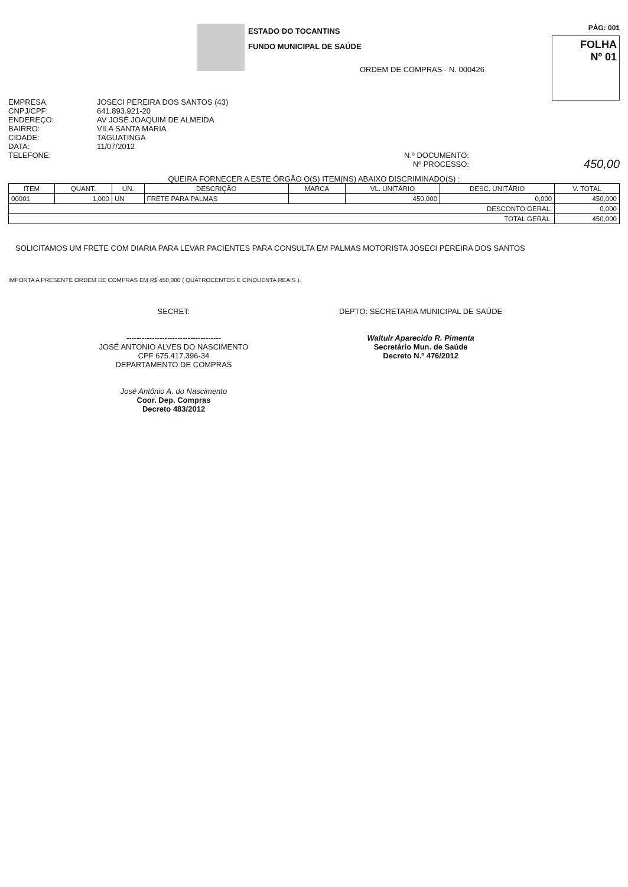ESTADO DO TOCANTINS
FUNDO MUNICIPAL DE SAÚDE
PÁG: 001
FOLHA
Nº 01
ORDEM DE COMPRAS - N. 000426
EMPRESA:
CNPJ/CPF:
ENDEREÇO:
BAIRRO:
CIDADE:
DATA:
TELEFONE:
JOSECI PEREIRA DOS SANTOS (43)
641.893.921-20
AV JOSÉ JOAQUIM DE ALMEIDA
VILA SANTA MARIA
TAGUATINGA
11/07/2012
N.º DOCUMENTO:
Nº PROCESSO:
450,00
QUEIRA FORNECER A ESTE ÓRGÃO O(S) ITEM(NS) ABAIXO DISCRIMINADO(S) :
| ITEM | QUANT. | UN. | DESCRIÇÃO | MARCA | VL. UNITÁRIO | DESC. UNITÁRIO | V. TOTAL |
| --- | --- | --- | --- | --- | --- | --- | --- |
| 00001 | 1,000 | UN | FRETE PARA PALMAS | | 450,000 | 0,000 | 450,000 |
| DESCONTO GERAL: | | | | | | | 0,000 |
| TOTAL GERAL: | | | | | | | 450,000 |
SOLICITAMOS UM FRETE COM DIARIA PARA LEVAR PACIENTES PARA CONSULTA EM PALMAS MOTORISTA JOSECI PEREIRA DOS SANTOS
IMPORTA A PRESENTE ORDEM DE COMPRAS EM R$ 450,000 ( QUATROCENTOS E CINQUENTA REAIS ).
SECRET:
-------------------------------------
JOSÉ ANTONIO ALVES DO NASCIMENTO
CPF 675.417.396-34
DEPARTAMENTO DE COMPRAS
José Antônio A. do Nascimento
Coor. Dep. Compras
Decreto 483/2012
DEPTO: SECRETARIA MUNICIPAL DE SAÚDE
Waltulr Aparecido R. Pimenta
Secretário Mun. de Saúde
Decreto N.º 476/2012